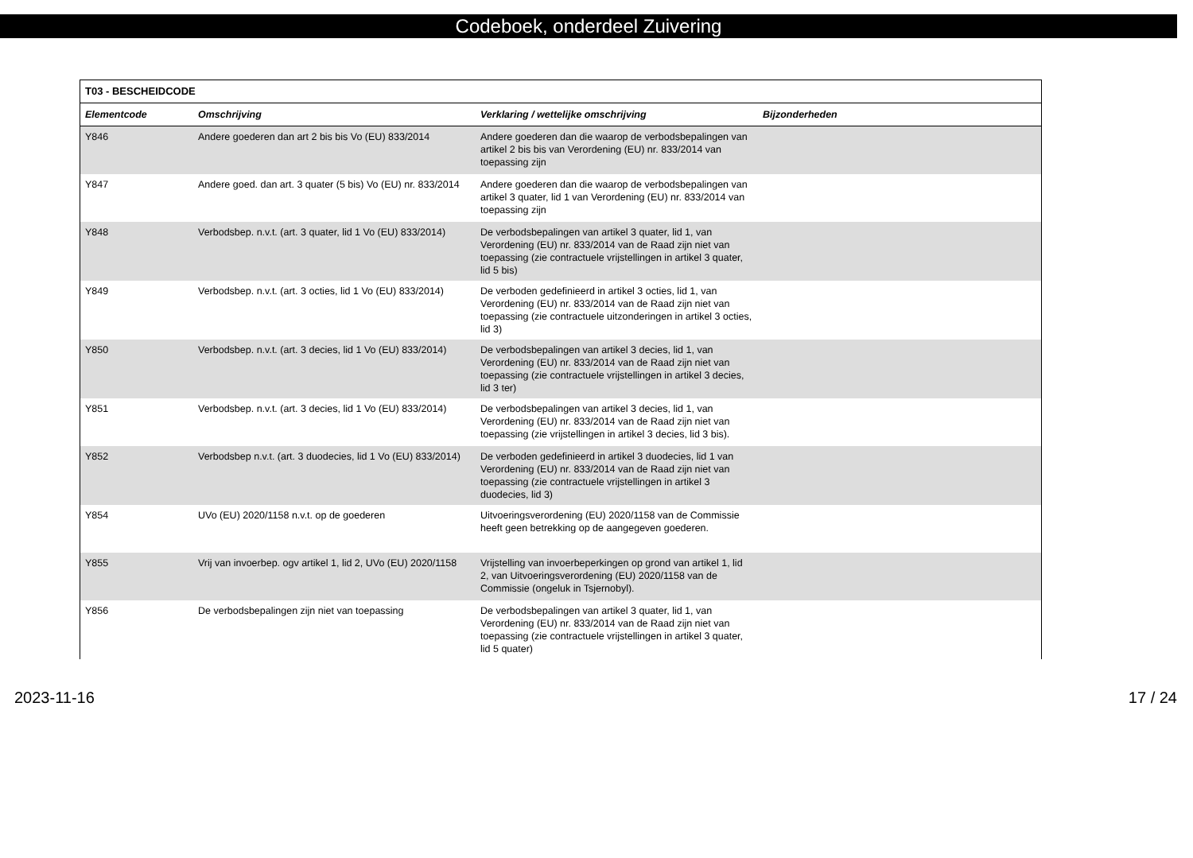Codeboek, onderdeel Zuivering
| T03 - BESCHEIDCODE | | | |
| --- | --- | --- | --- |
| Elementcode | Omschrijving | Verklaring / wettelijke omschrijving | Bijzonderheden |
| Y846 | Andere goederen dan art 2 bis bis Vo (EU) 833/2014 | Andere goederen dan die waarop de verbodsbepalingen van artikel 2 bis bis van Verordening (EU) nr. 833/2014 van toepassing zijn | |
| Y847 | Andere goed. dan art. 3 quater (5 bis) Vo (EU) nr. 833/2014 | Andere goederen dan die waarop de verbodsbepalingen van artikel 3 quater, lid 1 van Verordening (EU) nr. 833/2014 van toepassing zijn | |
| Y848 | Verbodsbep. n.v.t. (art. 3 quater, lid 1 Vo (EU) 833/2014) | De verbodsbepalingen van artikel 3 quater, lid 1, van Verordening (EU) nr. 833/2014 van de Raad zijn niet van toepassing (zie contractuele vrijstellingen in artikel 3 quater, lid 5 bis) | |
| Y849 | Verbodsbep. n.v.t. (art. 3 octies, lid 1 Vo (EU) 833/2014) | De verboden gedefinieerd in artikel 3 octies, lid 1, van Verordening (EU) nr. 833/2014 van de Raad zijn niet van toepassing (zie contractuele uitzonderingen in artikel 3 octies, lid 3) | |
| Y850 | Verbodsbep. n.v.t. (art. 3 decies, lid 1 Vo (EU) 833/2014) | De verbodsbepalingen van artikel 3 decies, lid 1, van Verordening (EU) nr. 833/2014 van de Raad zijn niet van toepassing (zie contractuele vrijstellingen in artikel 3 decies, lid 3 ter) | |
| Y851 | Verbodsbep. n.v.t. (art. 3 decies, lid 1 Vo (EU) 833/2014) | De verbodsbepalingen van artikel 3 decies, lid 1, van Verordening (EU) nr. 833/2014 van de Raad zijn niet van toepassing (zie vrijstellingen in artikel 3 decies, lid 3 bis). | |
| Y852 | Verbodsbep n.v.t. (art. 3 duodecies, lid 1 Vo (EU) 833/2014) | De verboden gedefinieerd in artikel 3 duodecies, lid 1 van Verordening (EU) nr. 833/2014 van de Raad zijn niet van toepassing (zie contractuele vrijstellingen in artikel 3 duodecies, lid 3) | |
| Y854 | UVo (EU) 2020/1158 n.v.t. op de goederen | Uitvoeringsverordening (EU) 2020/1158 van de Commissie heeft geen betrekking op de aangegeven goederen. | |
| Y855 | Vrij van invoerbep. ogv artikel 1, lid 2, UVo (EU) 2020/1158 | Vrijstelling van invoerbeperkingen op grond van artikel 1, lid 2, van Uitvoeringsverordening (EU) 2020/1158 van de Commissie (ongeluk in Tsjernobyl). | |
| Y856 | De verbodsbepalingen zijn niet van toepassing | De verbodsbepalingen van artikel 3 quater, lid 1, van Verordening (EU) nr. 833/2014 van de Raad zijn niet van toepassing (zie contractuele vrijstellingen in artikel 3 quater, lid 5 quater) | |
2023-11-16 17 / 24